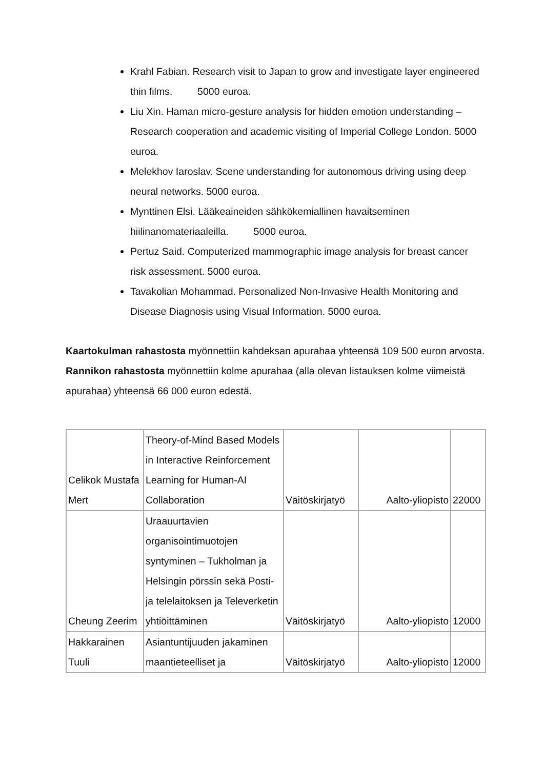Krahl Fabian. Research visit to Japan to grow and investigate layer engineered thin films. 5000 euroa.
Liu Xin. Haman micro-gesture analysis for hidden emotion understanding –Research cooperation and academic visiting of Imperial College London. 5000 euroa.
Melekhov Iaroslav. Scene understanding for autonomous driving using deep neural networks. 5000 euroa.
Mynttinen Elsi. Lääkeaineiden sähkökemiallinen havaitseminen hiilinanomateriaaleilla. 5000 euroa.
Pertuz Said. Computerized mammographic image analysis for breast cancer risk assessment. 5000 euroa.
Tavakolian Mohammad. Personalized Non-Invasive Health Monitoring and Disease Diagnosis using Visual Information. 5000 euroa.
Kaartokulman rahastosta myönnettiin kahdeksan apurahaa yhteensä 109 500 euron arvosta. Rannikon rahastosta myönnettiin kolme apurahaa (alla olevan listauksen kolme viimeistä apurahaa) yhteensä 66 000 euron edestä.
| Celikok Mustafa Mert | Theory-of-Mind Based Models in Interactive Reinforcement Learning for Human-AI Collaboration | Väitöskirjatyö | Aalto-yliopisto | 22000 |
| Cheung Zeerim | Uraauurtavien organisointimuotojen syntyminen – Tukholman ja Helsingin pörssin sekä Posti- ja telelaitoksen ja Televerketin yhtiöittäminen | Väitöskirjatyö | Aalto-yliopisto | 12000 |
| Hakkarainen Tuuli | Asiantuntijuuden jakaminen maantieteelliset ja | Väitöskirjatyö | Aalto-yliopisto | 12000 |